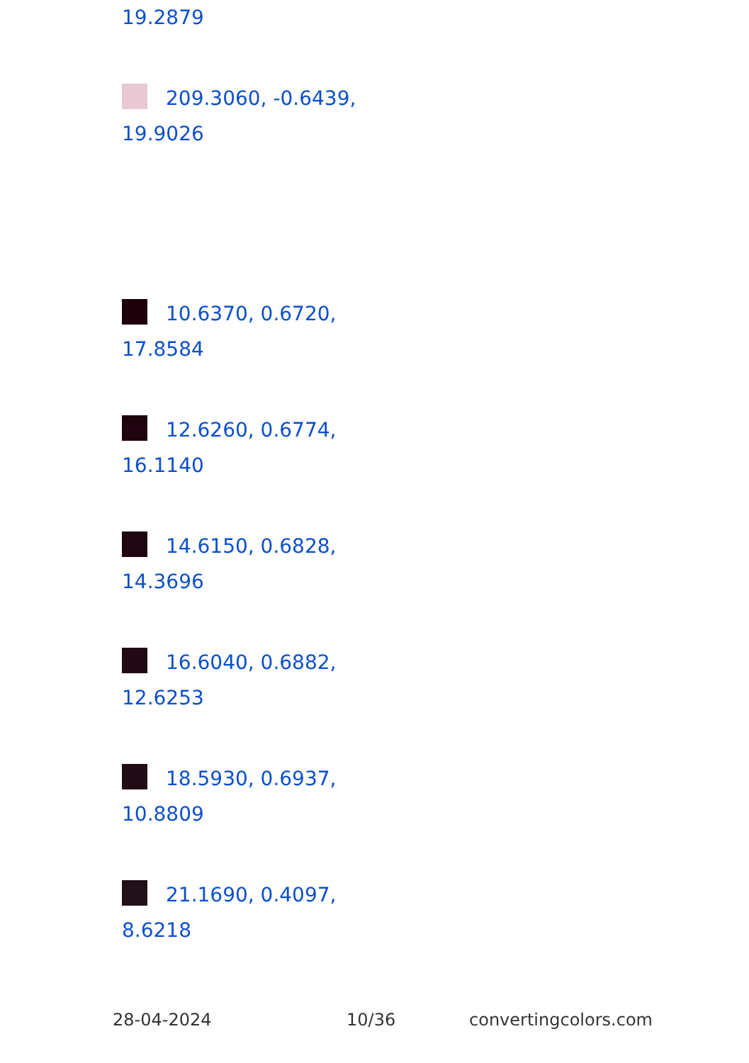19.2879
209.3060, -0.6439, 19.9026
10.6370, 0.6720, 17.8584
12.6260, 0.6774, 16.1140
14.6150, 0.6828, 14.3696
16.6040, 0.6882, 12.6253
18.5930, 0.6937, 10.8809
21.1690, 0.4097, 8.6218
28-04-2024 10/36 convertingcolors.com